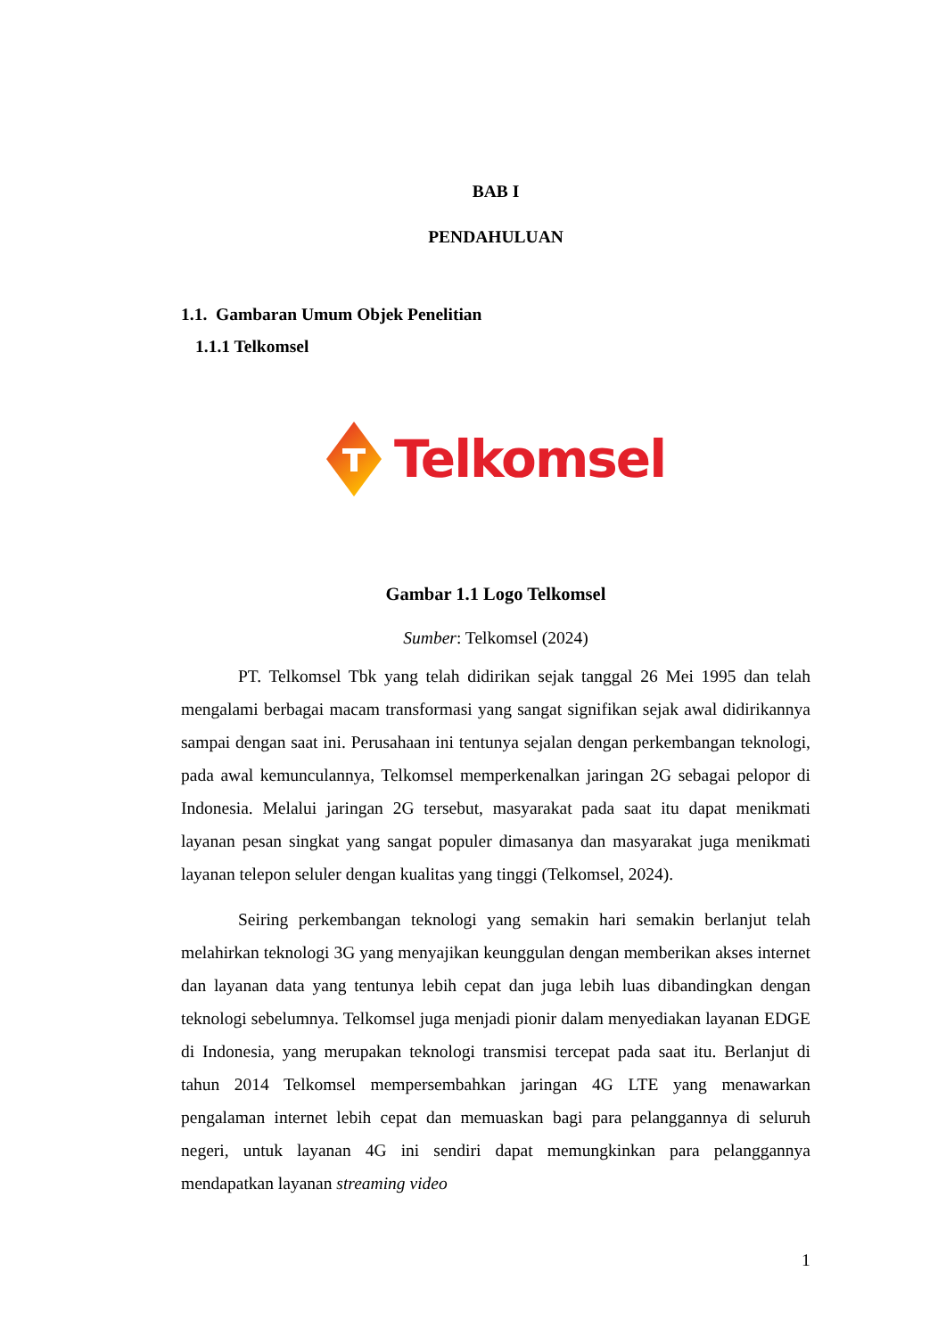BAB I
PENDAHULUAN
1.1. Gambaran Umum Objek Penelitian
1.1.1 Telkomsel
Telkomsel
Gambar 1.1 Logo Telkomsel
Sumber: Telkomsel (2024)
PT. Telkomsel Tbk yang telah didirikan sejak tanggal 26 Mei 1995 dan telah mengalami berbagai macam transformasi yang sangat signifikan sejak awal didirikannya sampai dengan saat ini. Perusahaan ini tentunya sejalan dengan perkembangan teknologi, pada awal kemunculannya, Telkomsel memperkenalkan jaringan 2G sebagai pelopor di Indonesia. Melalui jaringan 2G tersebut, masyarakat pada saat itu dapat menikmati layanan pesan singkat yang sangat populer dimasanya dan masyarakat juga menikmati layanan telepon seluler dengan kualitas yang tinggi (Telkomsel, 2024).
Seiring perkembangan teknologi yang semakin hari semakin berlanjut telah melahirkan teknologi 3G yang menyajikan keunggulan dengan memberikan akses internet dan layanan data yang tentunya lebih cepat dan juga lebih luas dibandingkan dengan teknologi sebelumnya. Telkomsel juga menjadi pionir dalam menyediakan layanan EDGE di Indonesia, yang merupakan teknologi transmisi tercepat pada saat itu. Berlanjut di tahun 2014 Telkomsel mempersembahkan jaringan 4G LTE yang menawarkan pengalaman internet lebih cepat dan memuaskan bagi para pelanggannya di seluruh negeri, untuk layanan 4G ini sendiri dapat memungkinkan para pelanggannya mendapatkan layanan streaming video
1